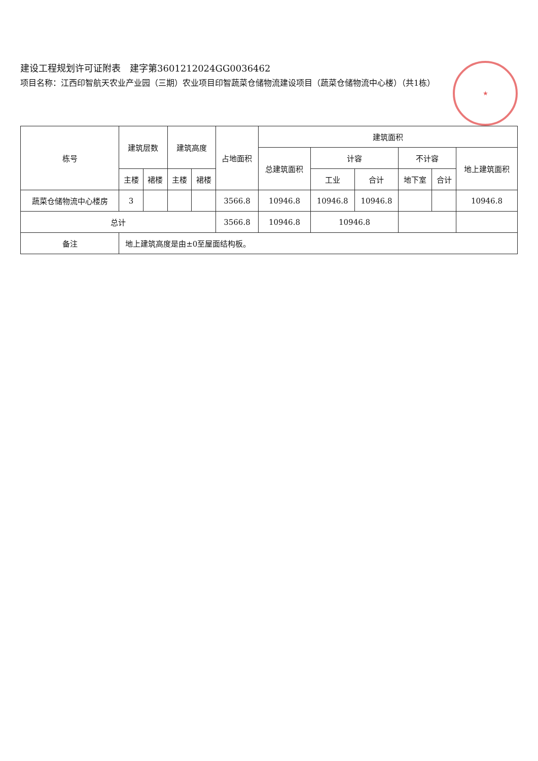★
建设工程规划许可证附表　建字第360121202​4GG0036462
项目名称：江西印智航天农业产业园（三期）农业项目印智蔬菜仓储物流建设项目（蔬菜仓储物流中心楼）（共1栋）
| 栋号 | 建筑层数 | | 建筑高度 | | 占地面积 | 建筑面积 | | | | | |
| --- | --- | --- | --- | --- | --- | --- | --- | --- | --- | --- | --- |
| | | | | | | 总建筑面积 | 计容 | | 不计容 | | 地上建筑面积 |
| | 主楼 | 裙楼 | 主楼 | 裙楼 | | | 工业 | 合计 | 地下室 | 合计 | |
| 蔬菜仓储物流中心楼房 | 3 | | | | 3566.8 | 10946.8 | 10946.8 | 10946.8 | | | 10946.8 |
| 总计 | | | | | 3566.8 | 10946.8 | 10946.8 | | | | |
| 备注 | 地上建筑高度是由±0至屋面结构板。 | | | | | | | | | | |